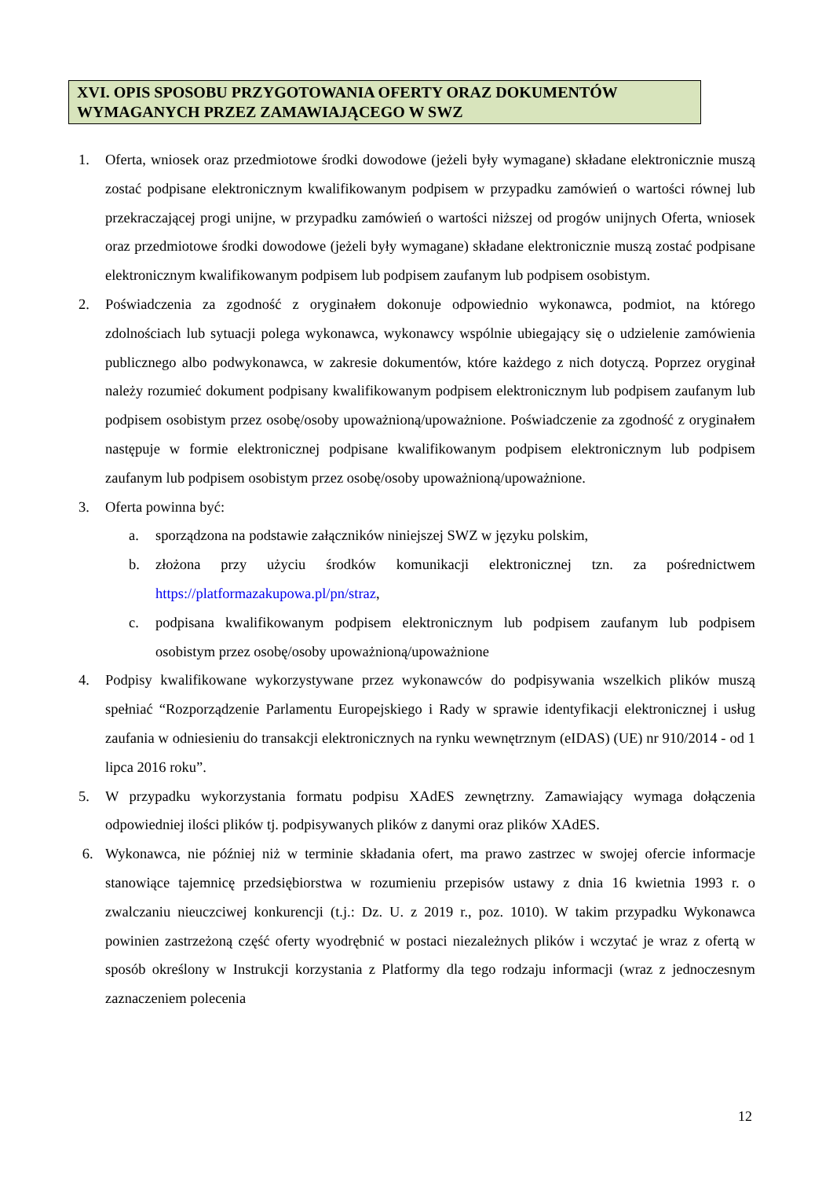XVI. OPIS SPOSOBU PRZYGOTOWANIA OFERTY ORAZ DOKUMENTÓW WYMAGANYCH PRZEZ ZAMAWIAJĄCEGO W SWZ
1. Oferta, wniosek oraz przedmiotowe środki dowodowe (jeżeli były wymagane) składane elektronicznie muszą zostać podpisane elektronicznym kwalifikowanym podpisem w przypadku zamówień o wartości równej lub przekraczającej progi unijne, w przypadku zamówień o wartości niższej od progów unijnych Oferta, wniosek oraz przedmiotowe środki dowodowe (jeżeli były wymagane) składane elektronicznie muszą zostać podpisane elektronicznym kwalifikowanym podpisem lub podpisem zaufanym lub podpisem osobistym.
2. Poświadczenia za zgodność z oryginałem dokonuje odpowiednio wykonawca, podmiot, na którego zdolnościach lub sytuacji polega wykonawca, wykonawcy wspólnie ubiegający się o udzielenie zamówienia publicznego albo podwykonawca, w zakresie dokumentów, które każdego z nich dotyczą. Poprzez oryginał należy rozumieć dokument podpisany kwalifikowanym podpisem elektronicznym lub podpisem zaufanym lub podpisem osobistym przez osobę/osoby upoważnioną/upoważnione. Poświadczenie za zgodność z oryginałem następuje w formie elektronicznej podpisane kwalifikowanym podpisem elektronicznym lub podpisem zaufanym lub podpisem osobistym przez osobę/osoby upoważnioną/upoważnione.
3. Oferta powinna być:
a. sporządzona na podstawie załączników niniejszej SWZ w języku polskim,
b. złożona przy użyciu środków komunikacji elektronicznej tzn. za pośrednictwem https://platformazakupowa.pl/pn/straz,
c. podpisana kwalifikowanym podpisem elektronicznym lub podpisem zaufanym lub podpisem osobistym przez osobę/osoby upoważnioną/upoważnione
4. Podpisy kwalifikowane wykorzystywane przez wykonawców do podpisywania wszelkich plików muszą spełniać “Rozporządzenie Parlamentu Europejskiego i Rady w sprawie identyfikacji elektronicznej i usług zaufania w odniesieniu do transakcji elektronicznych na rynku wewnętrznym (eIDAS) (UE) nr 910/2014 - od 1 lipca 2016 roku”.
5. W przypadku wykorzystania formatu podpisu XAdES zewnętrzny. Zamawiający wymaga dołączenia odpowiedniej ilości plików tj. podpisywanych plików z danymi oraz plików XAdES.
6. Wykonawca, nie później niż w terminie składania ofert, ma prawo zastrzec w swojej ofercie informacje stanowiące tajemnicę przedsiębiorstwa w rozumieniu przepisów ustawy z dnia 16 kwietnia 1993 r. o zwalczaniu nieuczciwej konkurencji (t.j.: Dz. U. z 2019 r., poz. 1010). W takim przypadku Wykonawca powinien zastrzeżoną część oferty wyodrębnić w postaci niezależnych plików i wczytać je wraz z ofertą w sposób określony w Instrukcji korzystania z Platformy dla tego rodzaju informacji (wraz z jednoczesnym zaznaczeniem polecenia
12